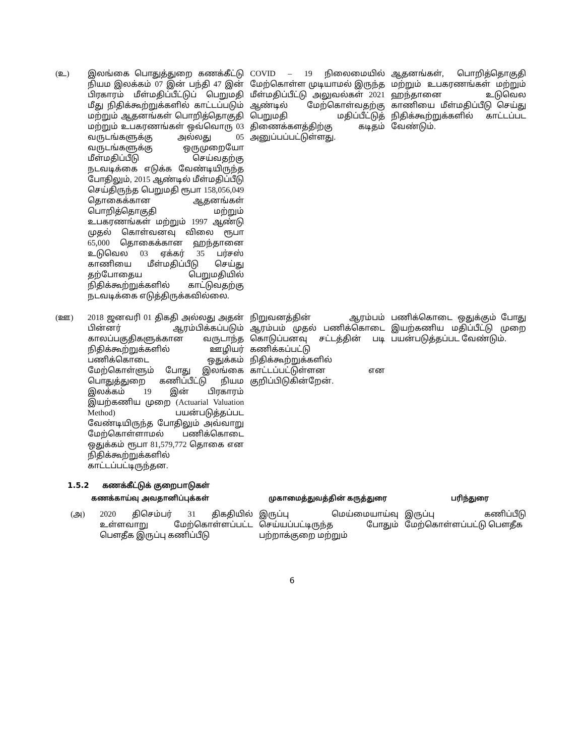| (உ) | இலங்கை பொதுத்துறை கணக்கீட்டு நியம இலக்கம் 07 இன் பந்தி 47 இன் பிரகாரம் மீள்மதிப்பீட்டுப் பெறுமதி மீது நிதிக்கூற்றுக்களில் காட்டப்படும் மற்றும் ஆதனங்கள் பொறித்தொகுதி மற்றும் உபகரணங்கள் ஒவ்வொரு 03 வருடங்களுக்கு அல்லது 05 வருடங்களுக்கு ஒருமுறையோ மீள்மதிப்பீடு செய்வதற்கு நடவடிக்கை எடுக்க வேண்டியிருந்த போதிலும், 2015 ஆண்டில் மீள்மதிப்பீடு செய்திருந்த பெறுமதி ரூபா 158,056,049 தொகைக்கான ஆதனங்கள் பொறித்தொகுதி மற்றும் உபகரணங்கள் மற்றும் 1997 ஆண்டு முதல் கொள்வனவு விலை ரூபா 65,000 தொகைக்கான ஹந்தானை உடுவெல 03 ஏக்கர் 35 பர்சஸ் காணியை மீள்மதிப்பீடு செய்து தற்போதைய பெறுமதியில் நிதிக்கூற்றுக்களில் காட்டுவதற்கு நடவடிக்கை எடுத்திருக்கவில்லை. | COVID – 19 நிலைமையில் மேற்கொள்ள முடியாமல் இருந்த மீள்மதிப்பீட்டு அலுவல்கள் 2021 ஆண்டில் மேற்கொள்வதற்கு பெறுமதி மதிப்பீட்டுத் திணைக்களத்திற்கு கடிதம் அனுப்பப்பட்டுள்ளது. | ஆதனங்கள், பொறித்தொகுதி மற்றும் உபகரணங்கள் மற்றும் ஹந்தானை உடுவெல காணியை மீள்மதிப்பீடு செய்து நிதிக்கூற்றுக்களில் காட்டப்பட வேண்டும். |
| (ஊ) | 2018 ஜனவரி 01 திகதி அல்லது அதன் பின்னர் ஆரம்பிக்கப்படும் காலப்பகுதிகளுக்கான வருடாந்த நிதிக்கூற்றுக்களில் ஊழியர் பணிக்கொடை ஒதுக்கம் மேற்கொள்ளும் போது இலங்கை பொதுத்துறை கணிப்பீட்டு நியம இலக்கம் 19 இன் பிரகாரம் இயற்கணிய முறை (Actuarial Valuation Method) பயன்படுத்தப்பட வேண்டியிருந்த போதிலும் அவ்வாறு மேற்கொள்ளாமல் பணிக்கொடை ஒதுக்கம் ரூபா 81,579,772 தொகை என நிதிக்கூற்றுக்களில் காட்டப்பட்டிருந்தன. | நிறுவனத்தின் ஆரம்பம் ஆரம்பம் முதல் பணிக்கொடை கொடுப்பனவு சட்டத்தின் படி கணிக்கப்பட்டு நிதிக்கூற்றுக்களில் காட்டப்பட்டுள்ளன என குறிப்பிடுகின்றேன். | பணிக்கொடை ஒதுக்கும் போது இயற்கணிய மதிப்பீட்டு முறை பயன்படுத்தப்பட வேண்டும். |
1.5.2 கணக்கீட்டுக் குறைபாடுகள்
| கணக்காய்வு அவதானிப்புக்கள் | முகாமைத்துவத்தின் கருத்துரை | பரிந்துரை |
| (அ) | 2020 திசெம்பர் 31 திகதியில் உள்ளவாறு மேற்கொள்ளப்பட்ட பௌதீக இருப்பு கணிப்பீடு | இருப்பு மெய்மையாய்வு செய்யப்பட்டிருந்த போதும் பற்றாக்குறை மற்றும் | இருப்பு கணிப்பீடு மேற்கொள்ளப்பட்டு பௌதீக |
6